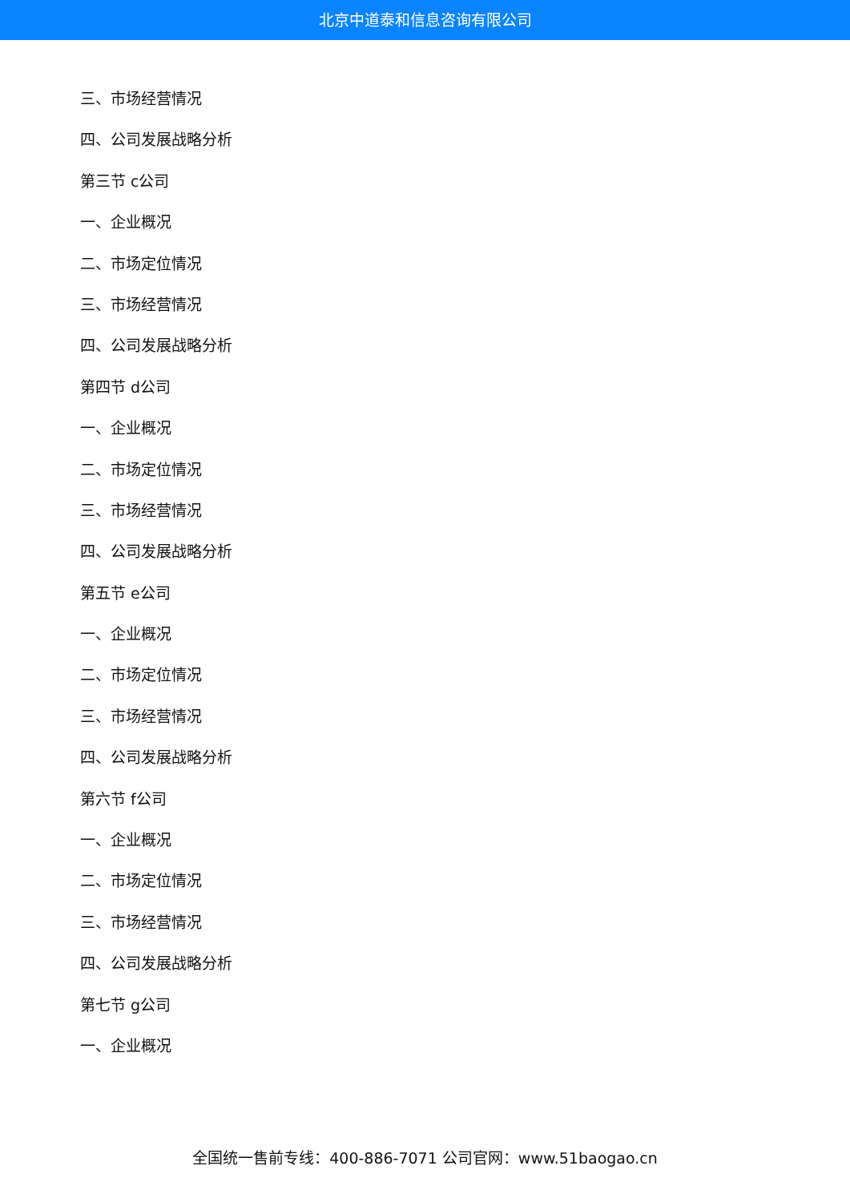北京中道泰和信息咨询有限公司
三、市场经营情况
四、公司发展战略分析
第三节 c公司
一、企业概况
二、市场定位情况
三、市场经营情况
四、公司发展战略分析
第四节 d公司
一、企业概况
二、市场定位情况
三、市场经营情况
四、公司发展战略分析
第五节 e公司
一、企业概况
二、市场定位情况
三、市场经营情况
四、公司发展战略分析
第六节 f公司
一、企业概况
二、市场定位情况
三、市场经营情况
四、公司发展战略分析
第七节 g公司
一、企业概况
全国统一售前专线：400-886-7071 公司官网：www.51baogao.cn